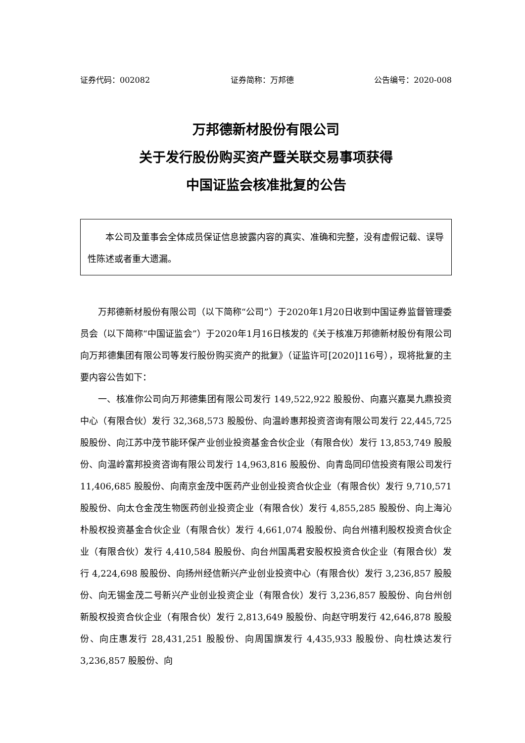证券代码：002082 证券简称：万邦德 公告编号：2020-008
万邦德新材股份有限公司
关于发行股份购买资产暨关联交易事项获得
中国证监会核准批复的公告
本公司及董事会全体成员保证信息披露内容的真实、准确和完整，没有虚假记载、误导性陈述或者重大遗漏。
万邦德新材股份有限公司（以下简称“公司”）于2020年1月20日收到中国证券监督管理委员会（以下简称“中国证监会”）于2020年1月16日核发的《关于核准万邦德新材股份有限公司向万邦德集团有限公司等发行股份购买资产的批复》（证监许可[2020]116号），现将批复的主要内容公告如下：
一、核准你公司向万邦德集团有限公司发行 149,522,922 股股份、向嘉兴嘉昊九鼎投资中心（有限合伙）发行 32,368,573 股股份、向温岭惠邦投资咨询有限公司发行 22,445,725 股股份、向江苏中茂节能环保产业创业投资基金合伙企业（有限合伙）发行 13,853,749 股股份、向温岭富邦投资咨询有限公司发行 14,963,816 股股份、向青岛同印信投资有限公司发行 11,406,685 股股份、向南京金茂中医药产业创业投资合伙企业（有限合伙）发行 9,710,571 股股份、向太仓金茂生物医药创业投资企业（有限合伙）发行 4,855,285 股股份、向上海沁朴股权投资基金合伙企业（有限合伙）发行 4,661,074 股股份、向台州禧利股权投资合伙企业（有限合伙）发行 4,410,584 股股份、向台州国禹君安股权投资合伙企业（有限合伙）发行 4,224,698 股股份、向扬州经信新兴产业创业投资中心（有限合伙）发行 3,236,857 股股份、向无锡金茂二号新兴产业创业投资企业（有限合伙）发行 3,236,857 股股份、向台州创新股权投资合伙企业（有限合伙）发行 2,813,649 股股份、向赵守明发行 42,646,878 股股份、向庄惠发行 28,431,251 股股份、向周国旗发行 4,435,933 股股份、向杜焕达发行 3,236,857 股股份、向